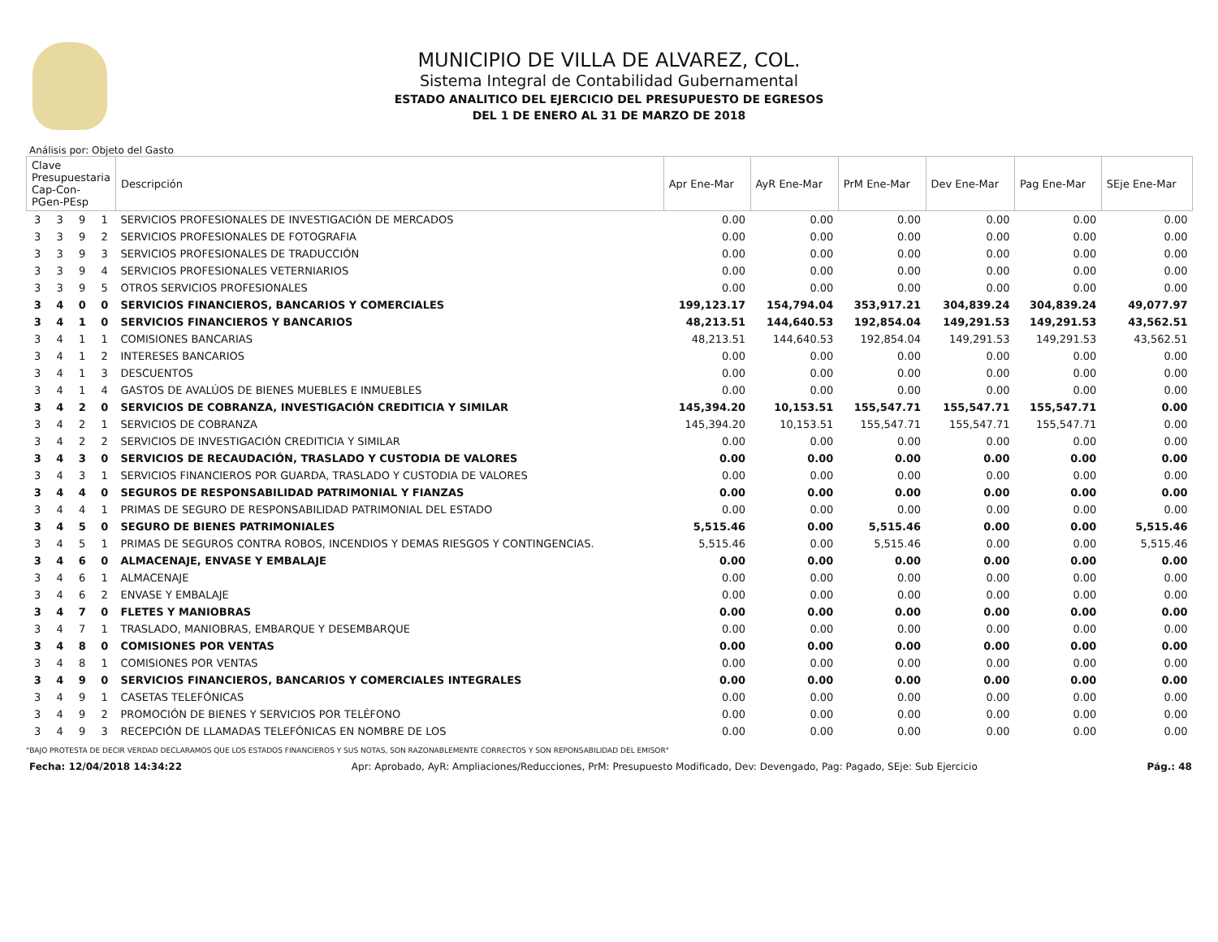MUNICIPIO DE VILLA DE ALVAREZ, COL.
Sistema Integral de Contabilidad Gubernamental
ESTADO ANALITICO DEL EJERCICIO DEL PRESUPUESTO DE EGRESOS
DEL 1 DE ENERO AL 31 DE MARZO DE 2018
Análisis por: Objeto del Gasto
| Clave Presupuestaria Cap-Con-PGen-PEsp | | | | Descripción | Apr Ene-Mar | AyR Ene-Mar | PrM Ene-Mar | Dev Ene-Mar | Pag Ene-Mar | SEje Ene-Mar |
| --- | --- | --- | --- | --- | --- | --- | --- | --- | --- | --- |
| 3 | 3 | 9 | 1 | SERVICIOS PROFESIONALES DE INVESTIGACIÓN DE MERCADOS | 0.00 | 0.00 | 0.00 | 0.00 | 0.00 | 0.00 |
| 3 | 3 | 9 | 2 | SERVICIOS PROFESIONALES DE FOTOGRAFIA | 0.00 | 0.00 | 0.00 | 0.00 | 0.00 | 0.00 |
| 3 | 3 | 9 | 3 | SERVICIOS PROFESIONALES DE TRADUCCIÓN | 0.00 | 0.00 | 0.00 | 0.00 | 0.00 | 0.00 |
| 3 | 3 | 9 | 4 | SERVICIOS PROFESIONALES VETERNIARIOS | 0.00 | 0.00 | 0.00 | 0.00 | 0.00 | 0.00 |
| 3 | 3 | 9 | 5 | OTROS SERVICIOS PROFESIONALES | 0.00 | 0.00 | 0.00 | 0.00 | 0.00 | 0.00 |
| 3 | 4 | 0 | 0 | SERVICIOS FINANCIEROS, BANCARIOS Y COMERCIALES | 199,123.17 | 154,794.04 | 353,917.21 | 304,839.24 | 304,839.24 | 49,077.97 |
| 3 | 4 | 1 | 0 | SERVICIOS FINANCIEROS Y BANCARIOS | 48,213.51 | 144,640.53 | 192,854.04 | 149,291.53 | 149,291.53 | 43,562.51 |
| 3 | 4 | 1 | 1 | COMISIONES BANCARIAS | 48,213.51 | 144,640.53 | 192,854.04 | 149,291.53 | 149,291.53 | 43,562.51 |
| 3 | 4 | 1 | 2 | INTERESES BANCARIOS | 0.00 | 0.00 | 0.00 | 0.00 | 0.00 | 0.00 |
| 3 | 4 | 1 | 3 | DESCUENTOS | 0.00 | 0.00 | 0.00 | 0.00 | 0.00 | 0.00 |
| 3 | 4 | 1 | 4 | GASTOS DE AVALÚOS DE BIENES MUEBLES E INMUEBLES | 0.00 | 0.00 | 0.00 | 0.00 | 0.00 | 0.00 |
| 3 | 4 | 2 | 0 | SERVICIOS DE COBRANZA, INVESTIGACIÓN CREDITICIA Y SIMILAR | 145,394.20 | 10,153.51 | 155,547.71 | 155,547.71 | 155,547.71 | 0.00 |
| 3 | 4 | 2 | 1 | SERVICIOS DE COBRANZA | 145,394.20 | 10,153.51 | 155,547.71 | 155,547.71 | 155,547.71 | 0.00 |
| 3 | 4 | 2 | 2 | SERVICIOS DE INVESTIGACIÓN CREDITICIA Y SIMILAR | 0.00 | 0.00 | 0.00 | 0.00 | 0.00 | 0.00 |
| 3 | 4 | 3 | 0 | SERVICIOS DE RECAUDACIÓN, TRASLADO Y CUSTODIA DE VALORES | 0.00 | 0.00 | 0.00 | 0.00 | 0.00 | 0.00 |
| 3 | 4 | 3 | 1 | SERVICIOS FINANCIEROS POR GUARDA, TRASLADO Y CUSTODIA DE VALORES | 0.00 | 0.00 | 0.00 | 0.00 | 0.00 | 0.00 |
| 3 | 4 | 4 | 0 | SEGUROS DE RESPONSABILIDAD PATRIMONIAL Y FIANZAS | 0.00 | 0.00 | 0.00 | 0.00 | 0.00 | 0.00 |
| 3 | 4 | 4 | 1 | PRIMAS DE SEGURO DE RESPONSABILIDAD PATRIMONIAL DEL ESTADO | 0.00 | 0.00 | 0.00 | 0.00 | 0.00 | 0.00 |
| 3 | 4 | 5 | 0 | SEGURO DE BIENES PATRIMONIALES | 5,515.46 | 0.00 | 5,515.46 | 0.00 | 0.00 | 5,515.46 |
| 3 | 4 | 5 | 1 | PRIMAS DE SEGUROS CONTRA ROBOS, INCENDIOS Y DEMAS RIESGOS Y CONTINGENCIAS. | 5,515.46 | 0.00 | 5,515.46 | 0.00 | 0.00 | 5,515.46 |
| 3 | 4 | 6 | 0 | ALMACENAJE, ENVASE Y EMBALAJE | 0.00 | 0.00 | 0.00 | 0.00 | 0.00 | 0.00 |
| 3 | 4 | 6 | 1 | ALMACENAJE | 0.00 | 0.00 | 0.00 | 0.00 | 0.00 | 0.00 |
| 3 | 4 | 6 | 2 | ENVASE Y EMBALAJE | 0.00 | 0.00 | 0.00 | 0.00 | 0.00 | 0.00 |
| 3 | 4 | 7 | 0 | FLETES Y MANIOBRAS | 0.00 | 0.00 | 0.00 | 0.00 | 0.00 | 0.00 |
| 3 | 4 | 7 | 1 | TRASLADO, MANIOBRAS, EMBARQUE Y DESEMBARQUE | 0.00 | 0.00 | 0.00 | 0.00 | 0.00 | 0.00 |
| 3 | 4 | 8 | 0 | COMISIONES POR VENTAS | 0.00 | 0.00 | 0.00 | 0.00 | 0.00 | 0.00 |
| 3 | 4 | 8 | 1 | COMISIONES POR VENTAS | 0.00 | 0.00 | 0.00 | 0.00 | 0.00 | 0.00 |
| 3 | 4 | 9 | 0 | SERVICIOS FINANCIEROS, BANCARIOS Y COMERCIALES INTEGRALES | 0.00 | 0.00 | 0.00 | 0.00 | 0.00 | 0.00 |
| 3 | 4 | 9 | 1 | CASETAS TELEFÓNICAS | 0.00 | 0.00 | 0.00 | 0.00 | 0.00 | 0.00 |
| 3 | 4 | 9 | 2 | PROMOCIÓN DE BIENES Y SERVICIOS POR TELÉFONO | 0.00 | 0.00 | 0.00 | 0.00 | 0.00 | 0.00 |
| 3 | 4 | 9 | 3 | RECEPCIÓN DE LLAMADAS TELEFÓNICAS EN NOMBRE DE LOS | 0.00 | 0.00 | 0.00 | 0.00 | 0.00 | 0.00 |
"BAJO PROTESTA DE DECIR VERDAD DECLARAMOS QUE LOS ESTADOS FINANCIEROS Y SUS NOTAS, SON RAZONABLEMENTE CORRECTOS Y SON REPONSABILIDAD DEL EMISOR"
Fecha: 12/04/2018 14:34:22 Apr: Aprobado, AyR: Ampliaciones/Reducciones, PrM: Presupuesto Modificado, Dev: Devengado, Pag: Pagado, SEje: Sub Ejercicio Pág.: 48